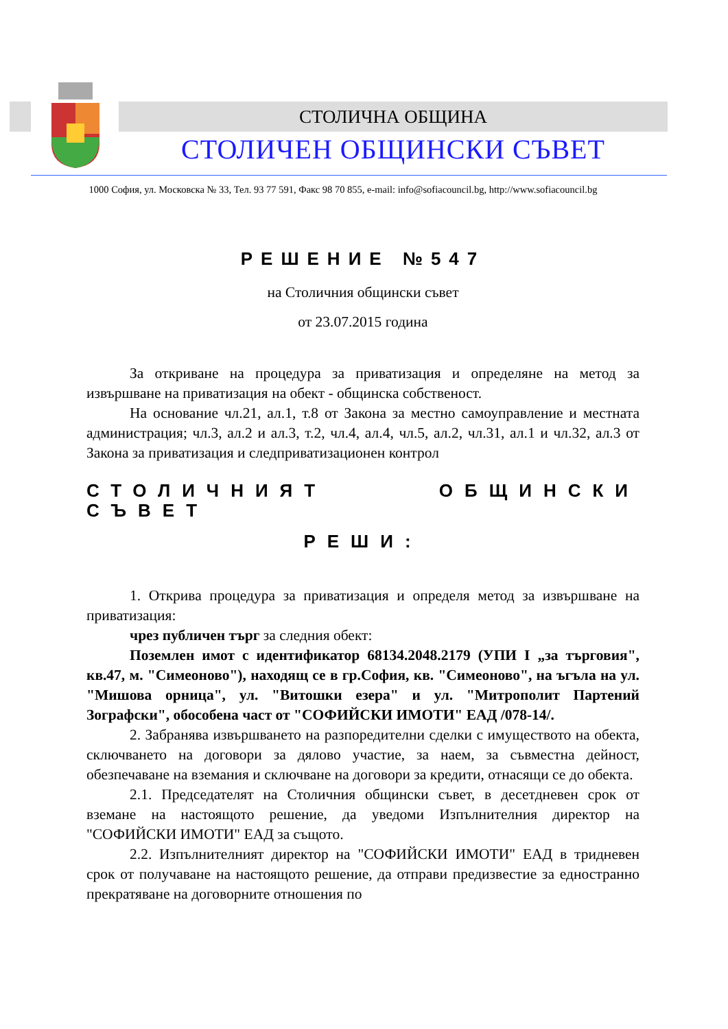СТОЛИЧНА ОБЩИНА
СТОЛИЧЕН ОБЩИНСКИ СЪВЕТ
1000 София, ул. Московска № 33, Тел. 93 77 591, Факс 98 70 855, e-mail: info@sofiacouncil.bg, http://www.sofiacouncil.bg
РЕШЕНИЕ №547
на Столичния общински съвет
от 23.07.2015 година
За откриване на процедура за приватизация и определяне на метод за извършване на приватизация на обект - общинска собственост.
На основание чл.21, ал.1, т.8 от Закона за местно самоуправление и местната администрация; чл.3, ал.2 и ал.3, т.2, чл.4, ал.4, чл.5, ал.2, чл.31, ал.1 и чл.32, ал.3 от Закона за приватизация и следприватизационен контрол
СТОЛИЧНИЯТ ОБЩИНСКИ СЪВЕТ
РЕШИ:
1. Открива процедура за приватизация и определя метод за извършване на приватизация:
чрез публичен търг за следния обект:
Поземлен имот с идентификатор 68134.2048.2179 (УПИ I „за търговия", кв.47, м. "Симеоново"), находящ се в гр.София, кв. "Симеоново", на ъгъла на ул. "Мишова орница", ул. "Витошки езера" и ул. "Митрополит Партений Зографски", обособена част от "СОФИЙСКИ ИМОТИ" ЕАД /078-14/.
2. Забранява извършването на разпоредителни сделки с имуществото на обекта, сключването на договори за дялово участие, за наем, за съвместна дейност, обезпечаване на вземания и сключване на договори за кредити, отнасящи се до обекта.
2.1. Председателят на Столичния общински съвет, в десетдневен срок от вземане на настоящото решение, да уведоми Изпълнителния директор на "СОФИЙСКИ ИМОТИ" ЕАД за същото.
2.2. Изпълнителният директор на "СОФИЙСКИ ИМОТИ" ЕАД в тридневен срок от получаване на настоящото решение, да отправи предизвестие за едностранно прекратяване на договорните отношения по